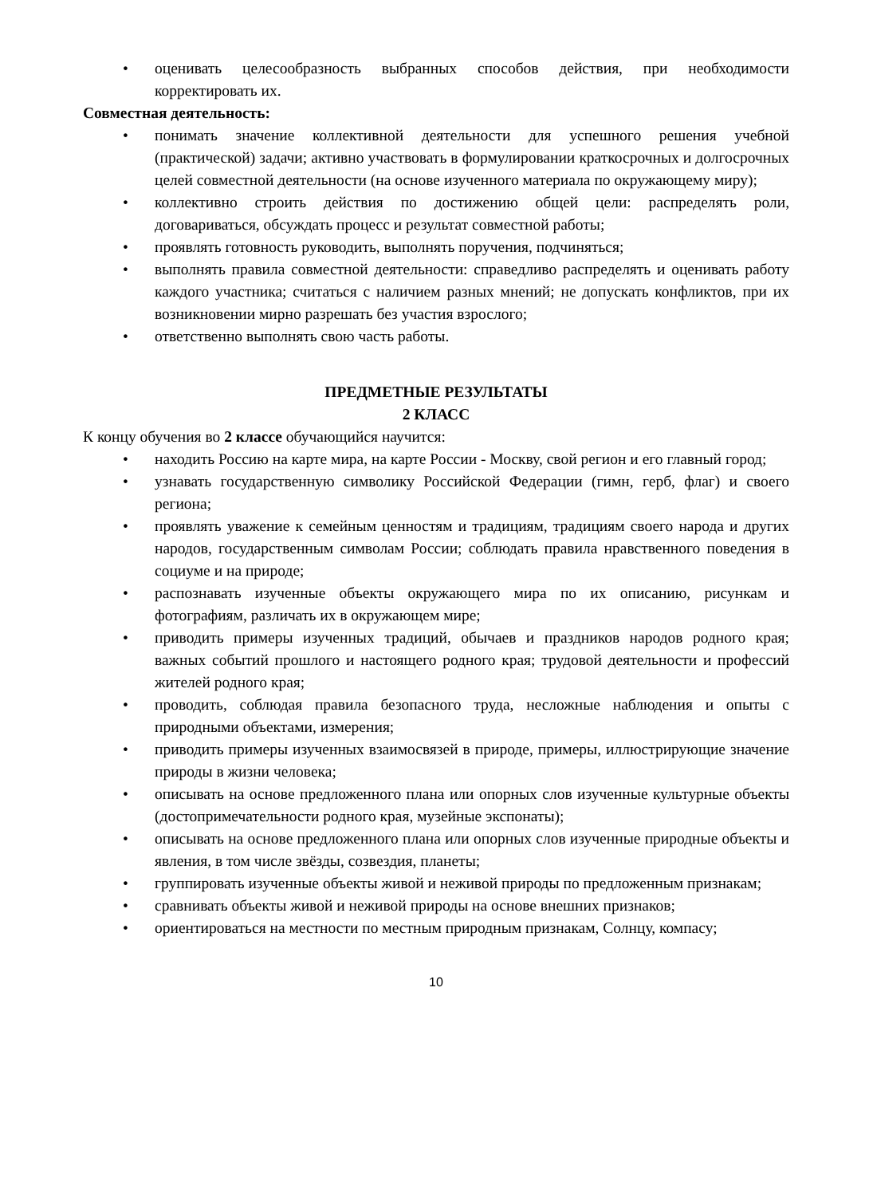• оценивать целесообразность выбранных способов действия, при необходимости корректировать их.
Совместная деятельность:
• понимать значение коллективной деятельности для успешного решения учебной (практической) задачи; активно участвовать в формулировании краткосрочных и долгосрочных целей совместной деятельности (на основе изученного материала по окружающему миру);
• коллективно строить действия по достижению общей цели: распределять роли, договариваться, обсуждать процесс и результат совместной работы;
• проявлять готовность руководить, выполнять поручения, подчиняться;
• выполнять правила совместной деятельности: справедливо распределять и оценивать работу каждого участника; считаться с наличием разных мнений; не допускать конфликтов, при их возникновении мирно разрешать без участия взрослого;
• ответственно выполнять свою часть работы.
ПРЕДМЕТНЫЕ РЕЗУЛЬТАТЫ
2 КЛАСС
К концу обучения во 2 классе обучающийся научится:
• находить Россию на карте мира, на карте России - Москву, свой регион и его главный город;
• узнавать государственную символику Российской Федерации (гимн, герб, флаг) и своего региона;
• проявлять уважение к семейным ценностям и традициям, традициям своего народа и других народов, государственным символам России; соблюдать правила нравственного поведения в социуме и на природе;
• распознавать изученные объекты окружающего мира по их описанию, рисункам и фотографиям, различать их в окружающем мире;
• приводить примеры изученных традиций, обычаев и праздников народов родного края; важных событий прошлого и настоящего родного края; трудовой деятельности и профессий жителей родного края;
• проводить, соблюдая правила безопасного труда, несложные наблюдения и опыты с природными объектами, измерения;
• приводить примеры изученных взаимосвязей в природе, примеры, иллюстрирующие значение природы в жизни человека;
• описывать на основе предложенного плана или опорных слов изученные культурные объекты (достопримечательности родного края, музейные экспонаты);
• описывать на основе предложенного плана или опорных слов изученные природные объекты и явления, в том числе звёзды, созвездия, планеты;
• группировать изученные объекты живой и неживой природы по предложенным признакам;
• сравнивать объекты живой и неживой природы на основе внешних признаков;
• ориентироваться на местности по местным природным признакам, Солнцу, компасу;
10